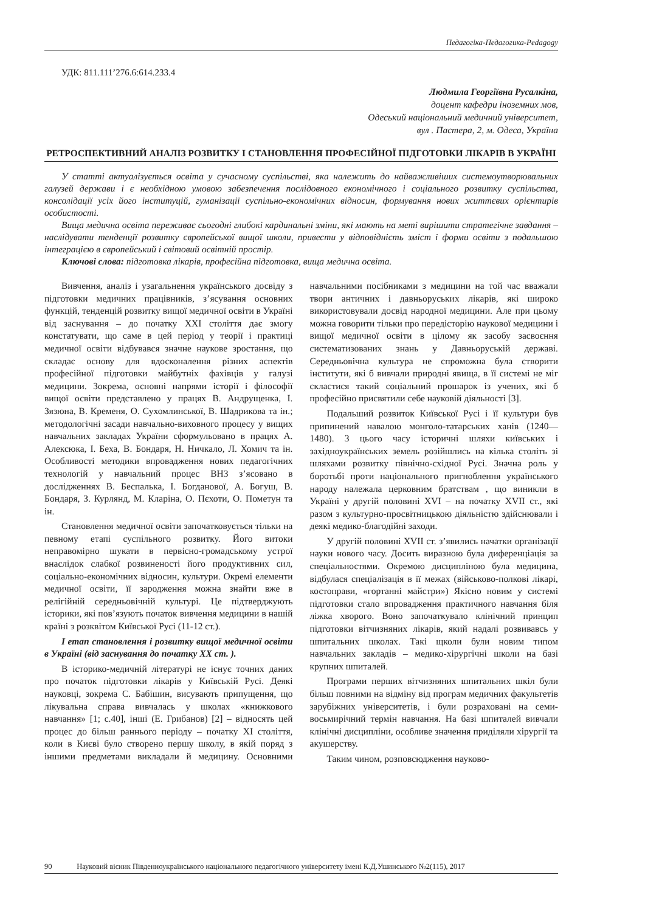Педагогіка-Педагогика-Pedagogy
УДК: 811.111’276.6:614.233.4
Людмила Георгіївна Русалкіна,
доцент кафедри іноземних мов,
Одеський національний медичний університет,
вул . Пастера, 2, м. Одеса, Україна
РЕТРОСПЕКТИВНИЙ АНАЛІЗ РОЗВИТКУ І СТАНОВЛЕННЯ ПРОФЕСІЙНОЇ ПІДГОТОВКИ ЛІКАРІВ В УКРАЇНІ
У статті актуалізується освіта у сучасному суспільстві, яка належить до найважливіших системоутворювальних галузей держави і є необхідною умовою забезпечення послідовного економічного і соціального розвитку суспільства, консолідації усіх його інституцій, гуманізації суспільно-економічних відносин, формування нових життєвих орієнтирів особистості.
Вища медична освіта переживає сьогодні глибокі кардинальні зміни, які мають на меті вирішити стратегічне завдання – наслідувати тенденції розвитку європейської вищої школи, привести у відповідність зміст і форми освіти з подальшою інтеграцією в європейський і світовий освітній простір.
Ключові слова: підготовка лікарів, професійна підготовка, вища медична освіта.
Вивчення, аналіз і узагальнення українського досвіду з підготовки медичних працівників, з’ясування основних функцій, тенденцій розвитку вищої медичної освіти в Україні від заснування – до початку XXI століття дає змогу констатувати, що саме в цей період у теорії і практиці медичної освіти відбувався значне наукове зростання, що складає основу для вдосконалення різних аспектів професійної підготовки майбутніх фахівців у галузі медицини. Зокрема, основні напрями історії і філософії вищої освіти представлено у працях В. Андрущенка, І. Зязюна, В. Кременя, О. Сухомлинської, В. Шадрикова та ін.; методологічні засади навчально-виховного процесу у вищих навчальних закладах України сформульовано в працях А. Алексюка, І. Беха, В. Бондаря, Н. Ничкало, Л. Хомич та ін. Особливості методики впровадження нових педагогічних технологій у навчальний процес ВНЗ з’ясовано в дослідженнях В. Беспалька, І. Богданової, А. Богуш, В. Бондаря, З. Курлянд, М. Кларіна, О. Пєхоти, О. Пометун та ін.
Становлення медичної освіти започатковується тільки на певному етапі суспільного розвитку. Його витоки неправомірно шукати в первісно-громадському устрої внаслідок слабкої розвиненості його продуктивних сил, соціально-економічних відносин, культури. Окремі елементи медичної освіти, її зародження можна знайти вже в релігійній середньовічній культурі. Це підтверджують історики, які пов’язують початок вивчення медицини в нашій країні з розквітом Київської Русі (11-12 ст.).
І етап становлення і розвитку вищої медичної освіти в Україні (від заснування до початку ХХ ст. ).
В історико-медичній літературі не існує точних даних про початок підготовки лікарів у Київській Русі. Деякі науковці, зокрема С. Бабішин, висувають припущення, що лікувальна справа вивчалась у школах «книжкового навчання» [1; с.40], інші (Е. Грибанов) [2] – відносять цей процес до більш раннього періоду – початку XI століття, коли в Києві було створено першу школу, в якій поряд з іншими предметами викладали й медицину. Основними навчальними посібниками з медицини на той час вважали твори античних і давньоруських лікарів, які широко використовували досвід народної медицини. Але при цьому можна говорити тільки про передісторію наукової медицини і вищої медичної освіти в цілому як засобу засвоєння систематизованих знань у Давньоруській державі. Середньовічна культура не спроможна була створити інститути, які б вивчали природні явища, в її системі не міг скластися такий соціальний прошарок із учених, які б професійно присвятили себе науковій діяльності [3].
Подальший розвиток Київської Русі і її культури був припинений навалою монголо-татарських ханів (1240—1480). З цього часу історичні шляхи київських і західноукраїнських земель розійшлись на кілька століть зі шляхами розвитку північно-східної Русі. Значна роль у боротьбі проти національного пригноблення українського народу належала церковним братствам , що виникли в Україні у другій половині XVI – на початку XVII ст., які разом з культурно-просвітницькою діяльністю здійснювали і деякі медико-благодійні заходи.
У другій половині XVII ст. з’явились начатки організації науки нового часу. Досить виразною була диференціація за спеціальностями. Окремою дисципліною була медицина, відбулася спеціалізація в її межах (військово-полкові лікарі, костоправи, «гортанні майстри») Якісно новим у системі підготовки стало впровадження практичного навчання біля ліжка хворого. Воно започаткувало клінічний принцип підготовки вітчизняних лікарів, який надалі розвивавсь у шпитальних школах. Такі щколи були новим типом навчальних закладів – медико-хірургічні школи на базі крупних шпиталей.
Програми перших вітчизняних шпитальних шкіл були більш повними на відміну від програм медичних факультетів зарубіжних університетів, і були розраховані на семи-восьмирічний термін навчання. На базі шпиталей вивчали клінічні дисципліни, особливе значення приділяли хірургії та акушерству.
Таким чином, розповсюдження науково-
90 Науковий вісник Південноукраїнського національного педагогічного університету імені К.Д.Ушинського №2(115), 2017